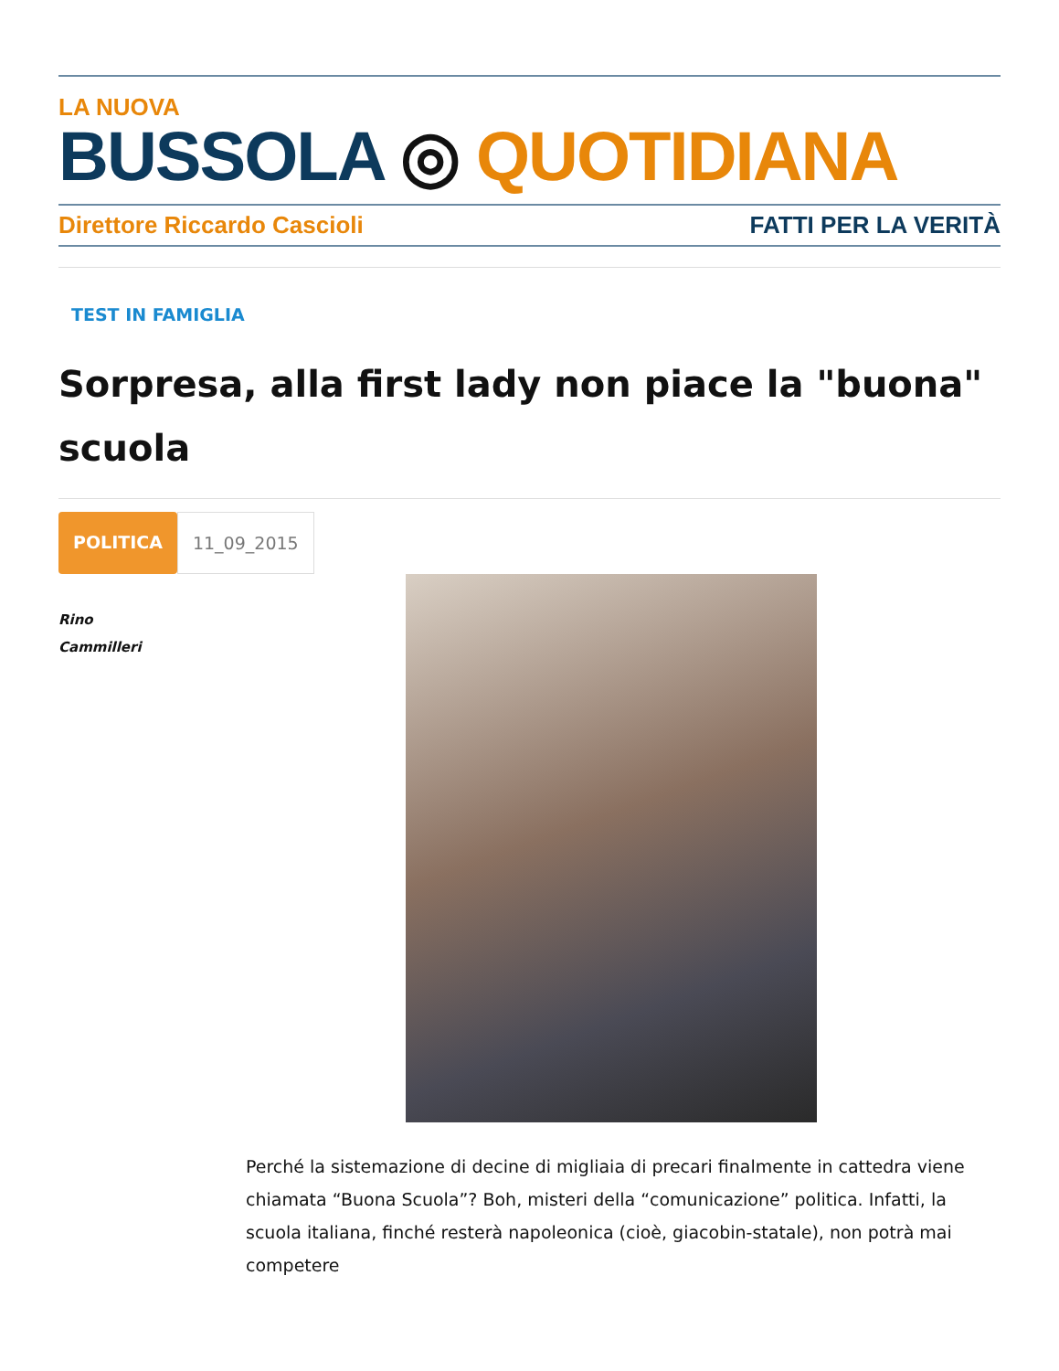LA NUOVA
BUSSOLA ◎ QUOTIDIANA
Direttore Riccardo Cascioli FATTI PER LA VERITÀ
TEST IN FAMIGLIA
Sorpresa, alla first lady non piace la "buona" scuola
POLITICA 11_09_2015
Rino
Cammilleri
Perché la sistemazione di decine di migliaia di precari finalmente in cattedra viene chiamata “Buona Scuola”? Boh, misteri della “comunicazione” politica. Infatti, la scuola italiana, finché resterà napoleonica (cioè, giacobin-statale), non potrà mai competere